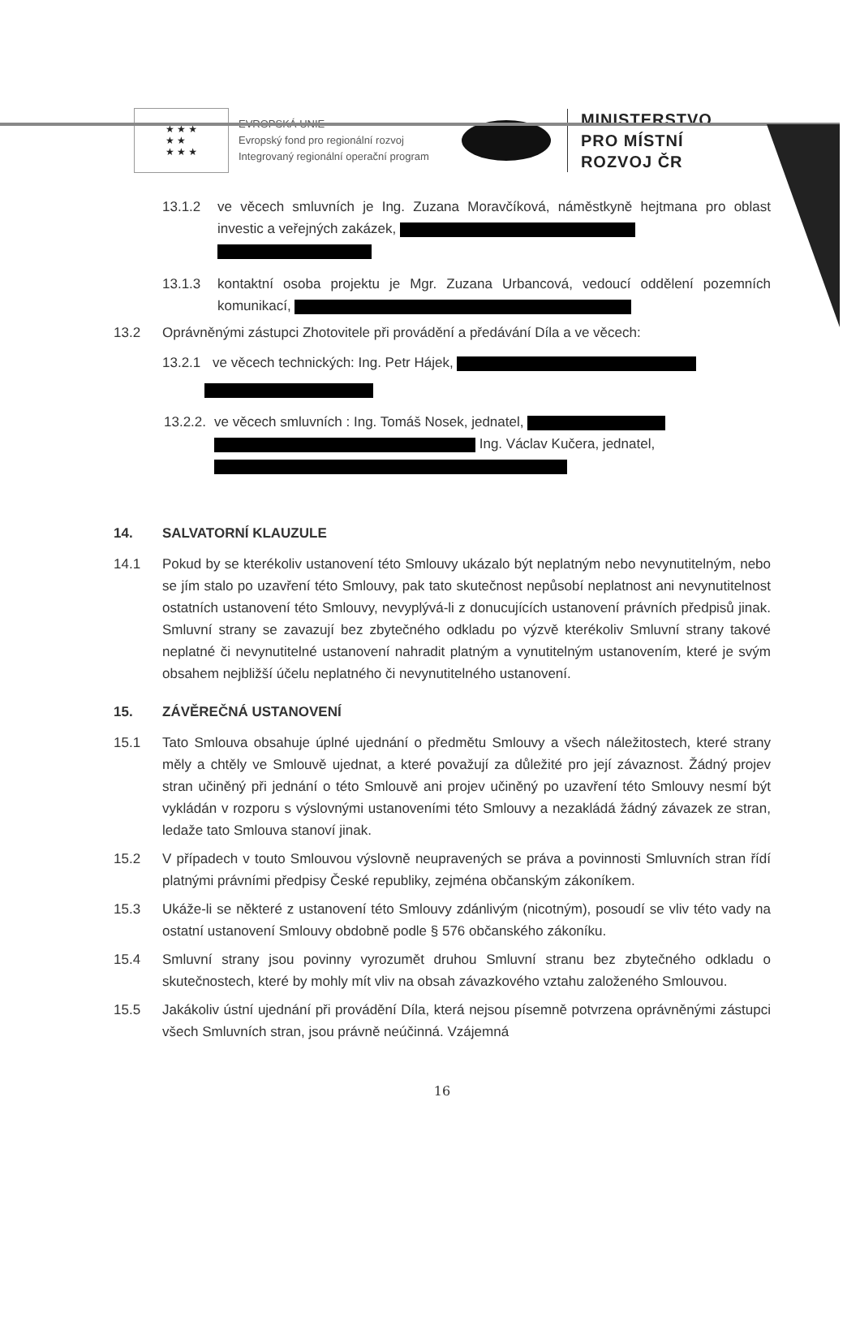★ ★ ★
★ ★
★ ★ ★
EVROPSKÁ UNIE
Evropský fond pro regionální rozvoj
Integrovaný regionální operační program
MINISTERSTVO
PRO MÍSTNÍ
ROZVOJ ČR
13.1.2 ve věcech smluvních je Ing. Zuzana Moravčíková, náměstkyně hejtmana pro oblast investic a veřejných zakázek,
13.1.3 kontaktní osoba projektu je Mgr. Zuzana Urbancová, vedoucí oddělení pozemních komunikací,
13.2 Oprávněnými zástupci Zhotovitele při provádění a předávání Díla a ve věcech:
13.2.1 ve věcech technických: Ing. Petr Hájek,
13.2.2. ve věcech smluvních : Ing. Tomáš Nosek, jednatel,
Ing. Václav Kučera, jednatel,
14. SALVATORNÍ KLAUZULE
14.1 Pokud by se kterékoliv ustanovení této Smlouvy ukázalo být neplatným nebo nevynutitelným, nebo se jím stalo po uzavření této Smlouvy, pak tato skutečnost nepůsobí neplatnost ani nevynutitelnost ostatních ustanovení této Smlouvy, nevyplývá-li z donucujících ustanovení právních předpisů jinak. Smluvní strany se zavazují bez zbytečného odkladu po výzvě kterékoliv Smluvní strany takové neplatné či nevynutitelné ustanovení nahradit platným a vynutitelným ustanovením, které je svým obsahem nejbližší účelu neplatného či nevynutitelného ustanovení.
15. ZÁVĚREČNÁ USTANOVENÍ
15.1 Tato Smlouva obsahuje úplné ujednání o předmětu Smlouvy a všech náležitostech, které strany měly a chtěly ve Smlouvě ujednat, a které považují za důležité pro její závaznost. Žádný projev stran učiněný při jednání o této Smlouvě ani projev učiněný po uzavření této Smlouvy nesmí být vykládán v rozporu s výslovnými ustanoveními této Smlouvy a nezakládá žádný závazek ze stran, ledaže tato Smlouva stanoví jinak.
15.2 V případech v touto Smlouvou výslovně neupravených se práva a povinnosti Smluvních stran řídí platnými právními předpisy České republiky, zejména občanským zákoníkem.
15.3 Ukáže-li se některé z ustanovení této Smlouvy zdánlivým (nicotným), posoudí se vliv této vady na ostatní ustanovení Smlouvy obdobně podle § 576 občanského zákoníku.
15.4 Smluvní strany jsou povinny vyrozumět druhou Smluvní stranu bez zbytečného odkladu o skutečnostech, které by mohly mít vliv na obsah závazkového vztahu založeného Smlouvou.
15.5 Jakákoliv ústní ujednání při provádění Díla, která nejsou písemně potvrzena oprávněnými zástupci všech Smluvních stran, jsou právně neúčinná. Vzájemná
16